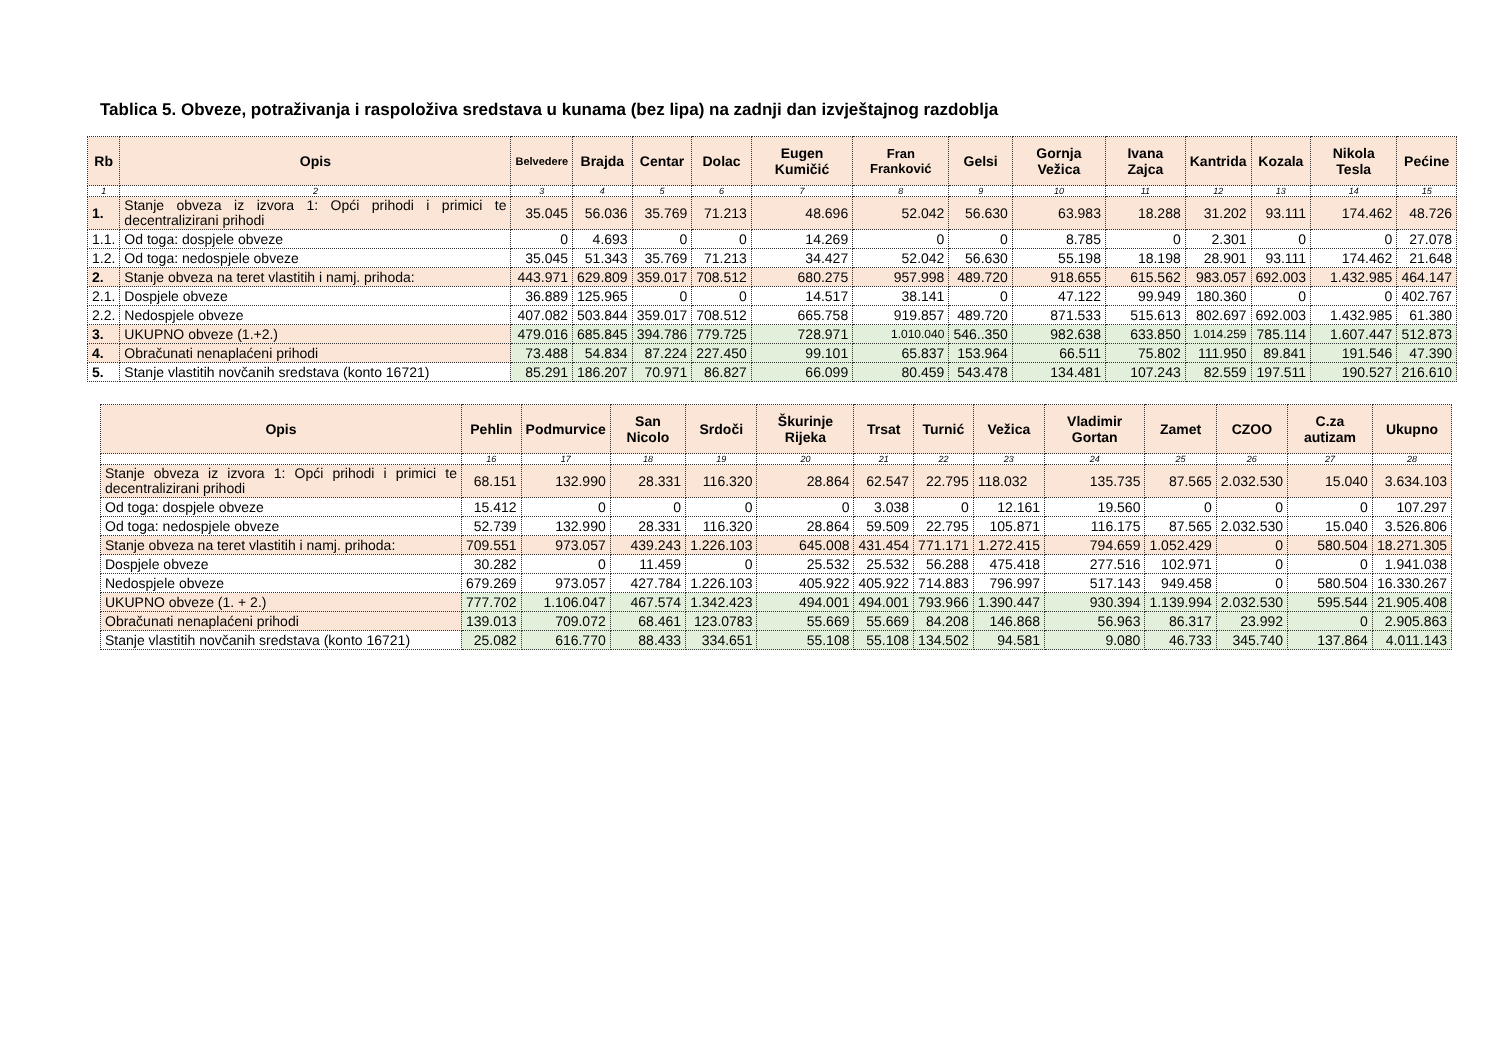Tablica 5. Obveze, potraživanja i raspoloživa sredstava u kunama (bez lipa) na zadnji dan izvještajnog razdoblja
| Rb | Opis | Belvedere | Brajda | Centar | Dolac | Eugen Kumičić | Fran Franković | Gelsi | Gornja Vežica | Ivana Zajca | Kantrida | Kozala | Nikola Tesla | Pećine |
| --- | --- | --- | --- | --- | --- | --- | --- | --- | --- | --- | --- | --- | --- | --- |
| 1 | 2 | 3 | 4 | 5 | 6 | 7 | 8 | 9 | 10 | 11 | 12 | 13 | 14 | 15 |
| 1. | Stanje obveza iz izvora 1: Opći prihodi i primici te decentralizirani prihodi | 35.045 | 56.036 | 35.769 | 71.213 | 48.696 | 52.042 | 56.630 | 63.983 | 18.288 | 31.202 | 93.111 | 174.462 | 48.726 |
| 1.1. | Od toga: dospjele obveze | 0 | 4.693 | 0 | 0 | 14.269 | 0 | 0 | 8.785 | 0 | 2.301 | 0 | 0 | 27.078 |
| 1.2. | Od toga: nedospjele obveze | 35.045 | 51.343 | 35.769 | 71.213 | 34.427 | 52.042 | 56.630 | 55.198 | 18.198 | 28.901 | 93.111 | 174.462 | 21.648 |
| 2. | Stanje obveza na teret vlastitih i namj. prihoda: | 443.971 | 629.809 | 359.017 | 708.512 | 680.275 | 957.998 | 489.720 | 918.655 | 615.562 | 983.057 | 692.003 | 1.432.985 | 464.147 |
| 2.1. | Dospjele obveze | 36.889 | 125.965 | 0 | 0 | 14.517 | 38.141 | 0 | 47.122 | 99.949 | 180.360 | 0 | 0 | 402.767 |
| 2.2. | Nedospjele obveze | 407.082 | 503.844 | 359.017 | 708.512 | 665.758 | 919.857 | 489.720 | 871.533 | 515.613 | 802.697 | 692.003 | 1.432.985 | 61.380 |
| 3. | UKUPNO obveze (1.+2.) | 479.016 | 685.845 | 394.786 | 779.725 | 728.971 | 1.010.040 | 546..350 | 982.638 | 633.850 | 1.014.259 | 785.114 | 1.607.447 | 512.873 |
| 4. | Obračunati nenaplaćeni prihodi | 73.488 | 54.834 | 87.224 | 227.450 | 99.101 | 65.837 | 153.964 | 66.511 | 75.802 | 111.950 | 89.841 | 191.546 | 47.390 |
| 5. | Stanje vlastitih novčanih sredstava (konto 16721) | 85.291 | 186.207 | 70.971 | 86.827 | 66.099 | 80.459 | 543.478 | 134.481 | 107.243 | 82.559 | 197.511 | 190.527 | 216.610 |
| Opis | Pehlin | Podmurvice | San Nicolo | Srdoči | Škurinje Rijeka | Trsat | Turnić | Vežica | Vladimir Gortan | Zamet | CZOO | C.za autizam | Ukupno |
| --- | --- | --- | --- | --- | --- | --- | --- | --- | --- | --- | --- | --- | --- |
| | 16 | 17 | 18 | 19 | 20 | 21 | 22 | 23 | 24 | 25 | 26 | 27 | 28 |
| Stanje obveza iz izvora 1: Opći prihodi i primici te decentralizirani prihodi | 68.151 | 132.990 | 28.331 | 116.320 | 28.864 | 62.547 | 22.795 | 118.032 | 135.735 | 87.565 | 2.032.530 | 15.040 | 3.634.103 |
| Od toga: dospjele obveze | 15.412 | 0 | 0 | 0 | 0 | 3.038 | 0 | 12.161 | 19.560 | 0 | 0 | 0 | 107.297 |
| Od toga: nedospjele obveze | 52.739 | 132.990 | 28.331 | 116.320 | 28.864 | 59.509 | 22.795 | 105.871 | 116.175 | 87.565 | 2.032.530 | 15.040 | 3.526.806 |
| Stanje obveza na teret vlastitih i namj. prihoda: | 709.551 | 973.057 | 439.243 | 1.226.103 | 645.008 | 431.454 | 771.171 | 1.272.415 | 794.659 | 1.052.429 | 0 | 580.504 | 18.271.305 |
| Dospjele obveze | 30.282 | 0 | 11.459 | 0 | 25.532 | 25.532 | 56.288 | 475.418 | 277.516 | 102.971 | 0 | 0 | 1.941.038 |
| Nedospjele obveze | 679.269 | 973.057 | 427.784 | 1.226.103 | 405.922 | 405.922 | 714.883 | 796.997 | 517.143 | 949.458 | 0 | 580.504 | 16.330.267 |
| UKUPNO obveze (1. + 2.) | 777.702 | 1.106.047 | 467.574 | 1.342.423 | 494.001 | 494.001 | 793.966 | 1.390.447 | 930.394 | 1.139.994 | 2.032.530 | 595.544 | 21.905.408 |
| Obračunati nenaplaćeni prihodi | 139.013 | 709.072 | 68.461 | 123.0783 | 55.669 | 55.669 | 84.208 | 146.868 | 56.963 | 86.317 | 23.992 | 0 | 2.905.863 |
| Stanje vlastitih novčanih sredstava (konto 16721) | 25.082 | 616.770 | 88.433 | 334.651 | 55.108 | 55.108 | 134.502 | 94.581 | 9.080 | 46.733 | 345.740 | 137.864 | 4.011.143 |